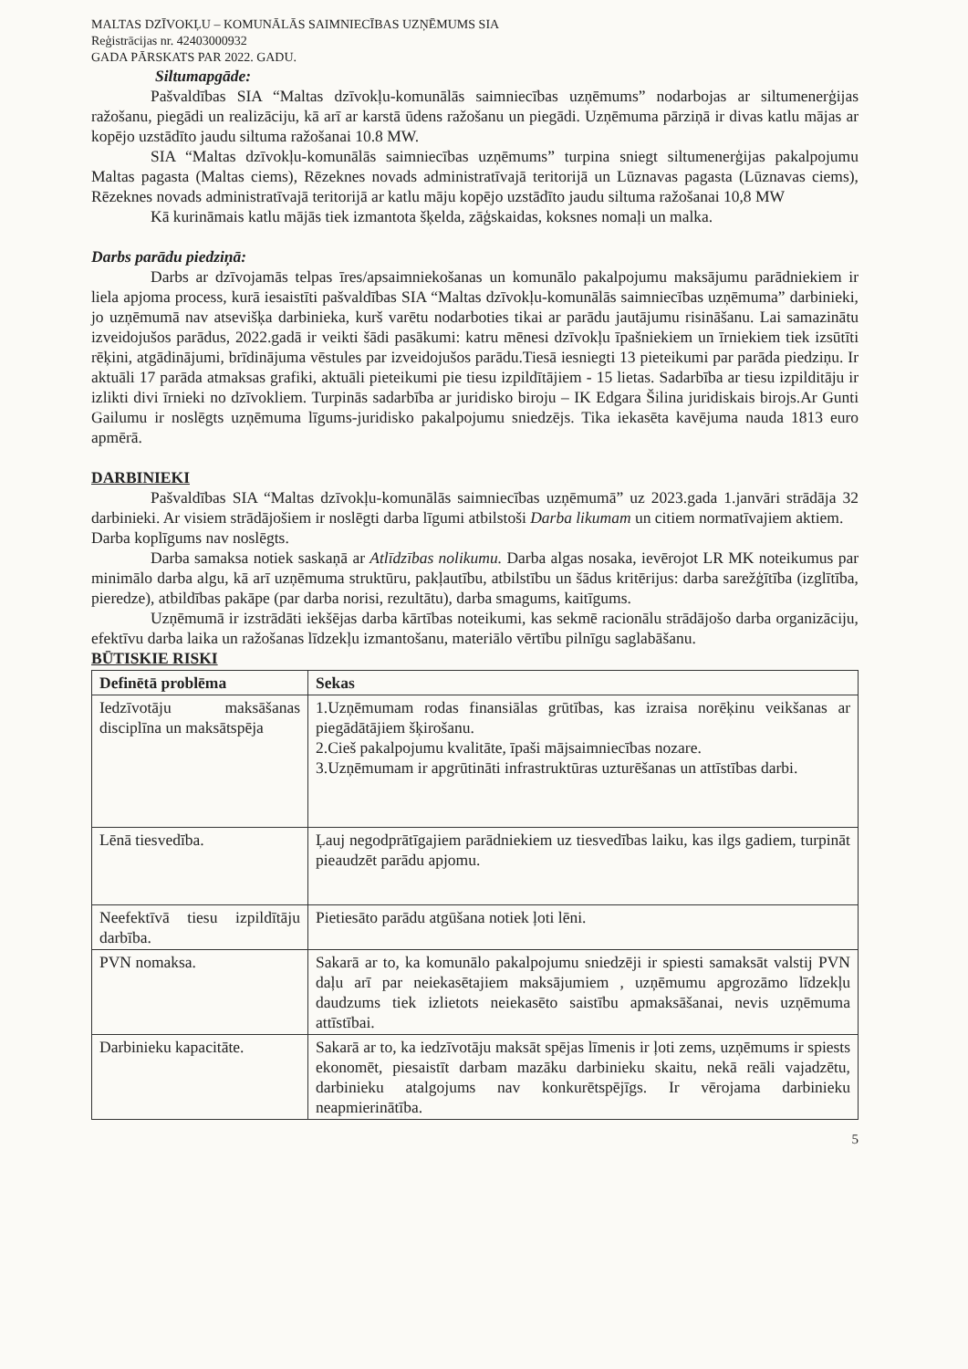MALTAS DZĪVOKĻU – KOMUNĀLĀS SAIMNIECĪBAS UZŅĒMUMS SIA
Reģistrācijas nr. 42403000932
GADA PĀRSKATS PAR 2022. GADU.
Siltumapgāde:
Pašvaldības SIA “Maltas dzīvokļu-komunālās saimniecības uzņēmums” nodarbojas ar siltumenerģijas ražošanu, piegādi un realizāciju, kā arī ar karstā ūdens ražošanu un piegādi. Uzņēmuma pārziņā ir divas katlu mājas ar kopējo uzstādīto jaudu siltuma ražošanai 10.8 MW.
SIA “Maltas dzīvokļu-komunālās saimniecības uzņēmums” turpina sniegt siltumenerģijas pakalpojumu Maltas pagasta (Maltas ciems), Rēzeknes novads administratīvajā teritorijā un Lūznavas pagasta (Lūznavas ciems), Rēzeknes novads administratīvajā teritorijā ar katlu māju kopējo uzstādīto jaudu siltuma ražošanai 10,8 MW
Kā kurināmais katlu mājās tiek izmantota šķelda, zāģskaidas, koksnes nomaļi un malka.
Darbs parādu piedziņā:
Darbs ar dzīvojamās telpas īres/apsaimniekošanas un komunālo pakalpojumu maksājumu parādniekiem ir liela apjoma process, kurā iesaistīti pašvaldības SIA “Maltas dzīvokļu-komunālās saimniecības uzņēmuma” darbinieki, jo uzņēmumā nav atsevišķa darbinieka, kurš varētu nodarboties tikai ar parādu jautājumu risināšanu. Lai samazinātu izveidojušos parādus, 2022.gadā ir veikti šādi pasākumi: katru mēnesi dzīvokļu īpašniekiem un īrniekiem tiek izsūtīti rēķini, atgādinājumi, brīdinājuma vēstules par izveidojušos parādu.Tiesā iesniegti 13 pieteikumi par parāda piedziņu. Ir aktuāli 17 parāda atmaksas grafiki, aktuāli pieteikumi pie tiesu izpildītājiem - 15 lietas. Sadarbība ar tiesu izpilditāju ir izlikti divi īrnieki no dzīvokliem. Turpinās sadarbība ar juridisko biroju – IK Edgara Šilina juridiskais birojs.Ar Gunti Gailumu ir noslēgts uzņēmuma līgums-juridisko pakalpojumu sniedzējs. Tika iekasēta kavējuma nauda 1813 euro apmērā.
DARBINIEKI
Pašvaldības SIA “Maltas dzīvokļu-komunālās saimniecības uzņēmumā” uz 2023.gada 1.janvāri strādāja 32 darbinieki. Ar visiem strādājošiem ir noslēgti darba līgumi atbilstoši Darba likumam un citiem normatīvajiem aktiem.
Darba koplīgums nav noslēgts.
Darba samaksa notiek saskaņā ar Atlīdzības nolikumu. Darba algas nosaka, ievērojot LR MK noteikumus par minimālo darba algu, kā arī uzņēmuma struktūru, pakļautību, atbilstību un šādus kritērijus: darba sarežģītība (izglītība, pieredze), atbildības pakāpe (par darba norisi, rezultātu), darba smagums, kaitīgums.
Uzņēmumā ir izstrādāti iekšējas darba kārtības noteikumi, kas sekmē racionālu strādājošo darba organizāciju, efektīvu darba laika un ražošanas līdzekļu izmantošanu, materiālo vērtību pilnīgu saglabāšanu.
BŪTISKIE RISKI
| Definētā problēma | Sekas |
| --- | --- |
| Iedzīvotāju maksāšanas disciplīna un maksātspēja | 1.Uzņēmumam rodas finansiālas grūtības, kas izraisa norēķinu veikšanas ar piegādātājiem šķirošanu. 2.Cieš pakalpojumu kvalitāte, īpaši mājsaimniecības nozare. 3.Uzņēmumam ir apgrūtināti infrastruktūras uzturēšanas un attīstības darbi. |
| Lēnā tiesvedība. | Ļauj negodprātīgajiem parādniekiem uz tiesvedības laiku, kas ilgs gadiem, turpināt pieaudzēt parādu apjomu. |
| Neefektīvā tiesu izpildītāju darbība. | Pietiesāto parādu atgūšana notiek ļoti lēni. |
| PVN nomaksa. | Sakarā ar to, ka komunālo pakalpojumu sniedzēji ir spiesti samaksāt valstij PVN daļu arī par neiekasētajiem maksājumiem , uzņēmumu apgrozāmo līdzekļu daudzums tiek izlietots neiekasēto saistību apmaksāšanai, nevis uzņēmuma attīstībai. |
| Darbinieku kapacitāte. | Sakarā ar to, ka iedzīvotāju maksāt spējas līmenis ir ļoti zems, uzņēmums ir spiests ekonomēt, piesaistīt darbam mazāku darbinieku skaitu, nekā reāli vajadzētu, darbinieku atalgojums nav konkurētspējīgs. Ir vērojama darbinieku neapmierinātība. |
5